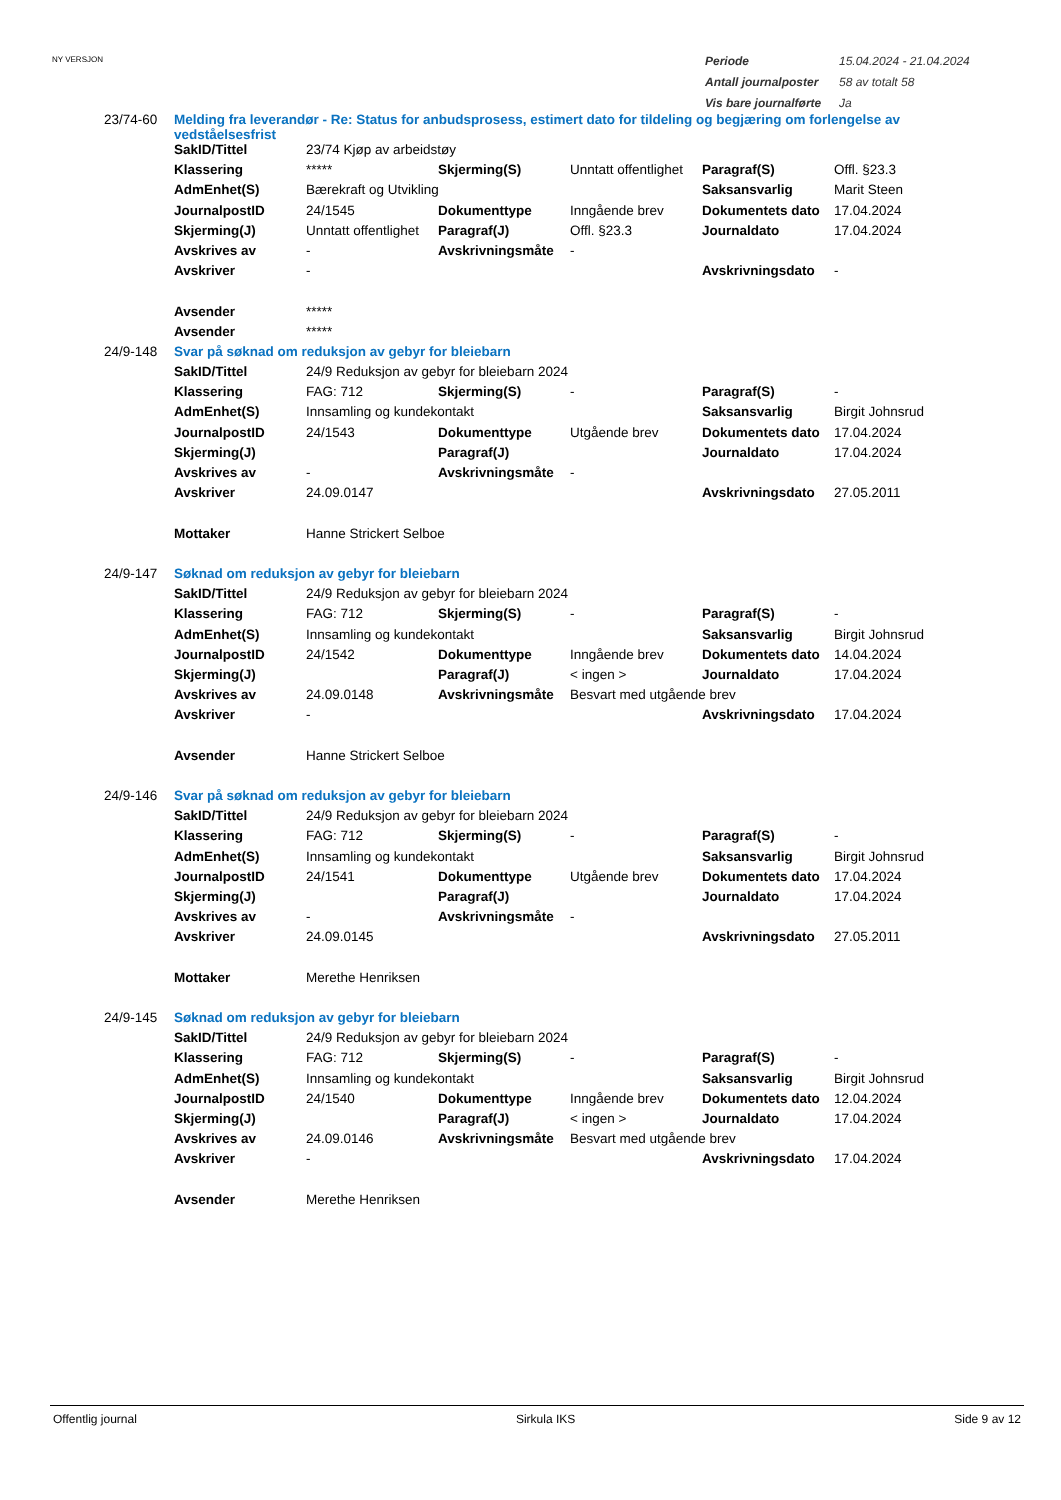NY VERSJON
| Periode | 15.04.2024 - 21.04.2024 |
| Antall journalposter | 58 av totalt 58 |
| Vis bare journalførte | Ja |
| 23/74-60 | Melding fra leverandør - Re: Status for anbudsprosess, estimert dato for tildeling og begjæring om forlengelse av vedståelsesfrist | | | | | |
| | SakID/Tittel | 23/74 Kjøp av arbeidstøy | | | | |
| | Klassering | ***** | Skjerming(S) | Unntatt offentlighet | Paragraf(S) | Offl. §23.3 |
| | AdmEnhet(S) | Bærekraft og Utvikling | | | Saksansvarlig | Marit Steen |
| | JournalpostID | 24/1545 | Dokumenttype | Inngående brev | Dokumentets dato | 17.04.2024 |
| | Skjerming(J) | Unntatt offentlighet | Paragraf(J) | Offl. §23.3 | Journaldato | 17.04.2024 |
| | Avskrives av | - | Avskrivningsmåte | - | | |
| | Avskriver | - | | | Avskrivningsdato | - |
| | Avsender | ***** | | | | |
| | Avsender | ***** | | | | |
| 24/9-148 | Svar på søknad om reduksjon av gebyr for bleiebarn | | | | | |
| | SakID/Tittel | 24/9 Reduksjon av gebyr for bleiebarn 2024 | | | | |
| | Klassering | FAG: 712 | Skjerming(S) | - | Paragraf(S) | - |
| | AdmEnhet(S) | Innsamling og kundekontakt | | | Saksansvarlig | Birgit Johnsrud |
| | JournalpostID | 24/1543 | Dokumenttype | Utgående brev | Dokumentets dato | 17.04.2024 |
| | Skjerming(J) | | Paragraf(J) | | Journaldato | 17.04.2024 |
| | Avskrives av | - | Avskrivningsmåte | - | | |
| | Avskriver | 24.09.0147 | | | Avskrivningsdato | 27.05.2011 |
| | Mottaker | Hanne Strickert Selboe | | | | |
| 24/9-147 | Søknad om reduksjon av gebyr for bleiebarn | | | | | |
| | SakID/Tittel | 24/9 Reduksjon av gebyr for bleiebarn 2024 | | | | |
| | Klassering | FAG: 712 | Skjerming(S) | - | Paragraf(S) | - |
| | AdmEnhet(S) | Innsamling og kundekontakt | | | Saksansvarlig | Birgit Johnsrud |
| | JournalpostID | 24/1542 | Dokumenttype | Inngående brev | Dokumentets dato | 14.04.2024 |
| | Skjerming(J) | | Paragraf(J) | < ingen > | Journaldato | 17.04.2024 |
| | Avskrives av | 24.09.0148 | Avskrivningsmåte | Besvart med utgående brev | | |
| | Avskriver | - | | | Avskrivningsdato | 17.04.2024 |
| | Avsender | Hanne Strickert Selboe | | | | |
| 24/9-146 | Svar på søknad om reduksjon av gebyr for bleiebarn | | | | | |
| | SakID/Tittel | 24/9 Reduksjon av gebyr for bleiebarn 2024 | | | | |
| | Klassering | FAG: 712 | Skjerming(S) | - | Paragraf(S) | - |
| | AdmEnhet(S) | Innsamling og kundekontakt | | | Saksansvarlig | Birgit Johnsrud |
| | JournalpostID | 24/1541 | Dokumenttype | Utgående brev | Dokumentets dato | 17.04.2024 |
| | Skjerming(J) | | Paragraf(J) | | Journaldato | 17.04.2024 |
| | Avskrives av | - | Avskrivningsmåte | - | | |
| | Avskriver | 24.09.0145 | | | Avskrivningsdato | 27.05.2011 |
| | Mottaker | Merethe Henriksen | | | | |
| 24/9-145 | Søknad om reduksjon av gebyr for bleiebarn | | | | | |
| | SakID/Tittel | 24/9 Reduksjon av gebyr for bleiebarn 2024 | | | | |
| | Klassering | FAG: 712 | Skjerming(S) | - | Paragraf(S) | - |
| | AdmEnhet(S) | Innsamling og kundekontakt | | | Saksansvarlig | Birgit Johnsrud |
| | JournalpostID | 24/1540 | Dokumenttype | Inngående brev | Dokumentets dato | 12.04.2024 |
| | Skjerming(J) | | Paragraf(J) | < ingen > | Journaldato | 17.04.2024 |
| | Avskrives av | 24.09.0146 | Avskrivningsmåte | Besvart med utgående brev | | |
| | Avskriver | - | | | Avskrivningsdato | 17.04.2024 |
| | Avsender | Merethe Henriksen | | | | |
Offentlig journal Sirkula IKS Side 9 av 12